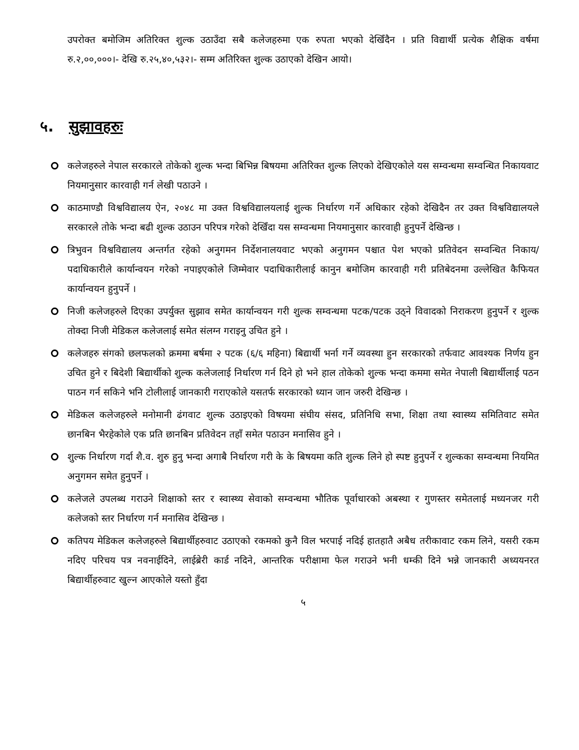उपरोक्त बमोजिम अतिरिक्त शुल्क उठाउँदा सबै कलेजहरुमा एक रुपता भएको देखिँदैन । प्रति विद्यार्थी प्रत्येक शैक्षिक वर्षमा रु.२,००,०००।- देखि रु.२५,४०,५३२।- सम्म अतिरिक्त शुल्क उठाएको देखिन आयो।
५. सुझावहरुः
कलेजहरुले नेपाल सरकारले तोकेको शुल्क भन्दा बिभिन्न बिषयमा अतिरिक्त शुल्क लिएको देखिएकोले यस सम्वन्धमा सम्वन्धित निकायवाट नियमानुसार कारवाही गर्न लेखी पठाउने ।
काठमाण्डौ विश्वविद्यालय ऐन, २०४८ मा उक्त विश्वविद्यालयलाई शुल्क निर्धारण गर्ने अधिकार रहेको देखिदैन तर उक्त विश्वविद्यालयले सरकारले तोके भन्दा बढी शुल्क उठाउन परिपत्र गरेको देखिँदा यस सम्वन्धमा नियमानुसार कारवाही हुनुपर्ने देखिन्छ ।
त्रिभुवन विश्वविद्यालय अन्तर्गत रहेको अनुगमन निर्देशनालयवाट भएको अनुगमन पश्चात पेश भएको प्रतिवेदन सम्वन्धित निकाय/पदाधिकारीले कार्यान्वयन गरेको नपाइएकोले जिम्मेवार पदाधिकारीलाई कानुन बमोजिम कारवाही गरी प्रतिबेदनमा उल्लेखित कैफियत कार्यान्वयन हुनुपर्ने ।
निजी कलेजहरुले दिएका उपर्युक्त सुझाव समेत कार्यान्वयन गरी शुल्क सम्वन्धमा पटक/पटक उठ्ने विवादको निराकरण हुनुपर्ने र शुल्क तोक्दा निजी मेडिकल कलेजलाई समेत संलग्न गराइनु उचित हुने ।
कलेजहरु संगको छलफलको क्रममा बर्षमा २ पटक (६/६ महिना) बिद्यार्थी भर्ना गर्ने व्यवस्था हुन सरकारको तर्फवाट आवश्यक निर्णय हुन उचित हुने र बिदेशी बिद्यार्थीको शुल्क कलेजलाई निर्धारण गर्न दिने हो भने हाल तोकेको शुल्क भन्दा कममा समेत नेपाली बिद्यार्थीलाई पठन पाठन गर्न सकिने भनि टोलीलाई जानकारी गराएकोले यसतर्फ सरकारको ध्यान जान जरुरी देखिन्छ ।
मेडिकल कलेजहरुले मनोमानी ढंगवाट शुल्क उठाइएको विषयमा संघीय संसद, प्रतिनिधि सभा, शिक्षा तथा स्वास्थ्य समितिवाट समेत छानबिन भैरहेकोले एक प्रति छानबिन प्रतिवेदन तहाँ समेत पठाउन मनासिव हुने ।
शुल्क निर्धारण गर्दा शै.व. शुरु हुनु भन्दा अगाबै निर्धारण गरी के के बिषयमा कति शुल्क लिने हो स्पष्ट हुनुपर्ने र शुल्कका सम्वन्धमा नियमित अनुगमन समेत हुनुपर्ने ।
कलेजले उपलब्ध गराउने शिक्षाको स्तर र स्वास्थ्य सेवाको सम्वन्धमा भौतिक पूर्वाधारको अबस्था र गुणस्तर समेतलाई मध्यनजर गरी कलेजको स्तर निर्धारण गर्न मनासिव देखिन्छ ।
कतिपय मेडिकल कलेजहरुले बिद्यार्थीहरुवाट उठाएको रकमको कुनै विल भरपाई नदिई हातहातै अबैध तरीकावाट रकम लिने, यसरी रकम नदिए परिचय पत्र नवनाईदिने, लाईब्रेरी कार्ड नदिने, आन्तरिक परीक्षामा फेल गराउने भनी धम्की दिने भन्ने जानकारी अध्ययनरत बिद्यार्थीहरुवाट खुल्न आएकोले यस्तो हुँदा
५